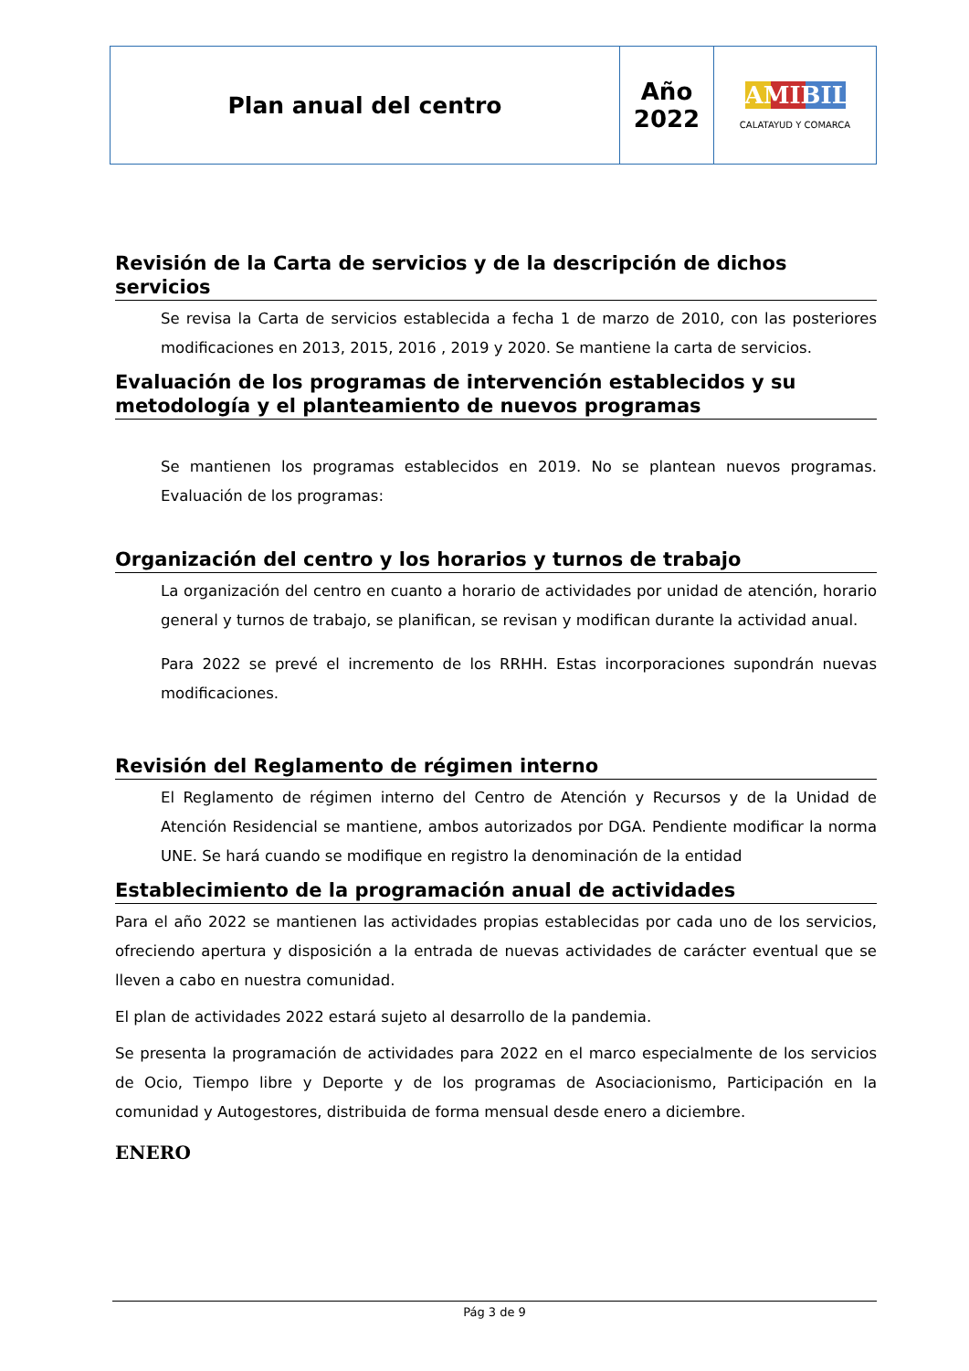| Plan anual del centro | Año 2022 | AMIBIL CALATAYUD Y COMARCA |
Revisión de la Carta de servicios y de la descripción de dichos servicios
Se revisa la Carta de servicios establecida a fecha 1 de marzo de 2010, con las posteriores modificaciones en 2013, 2015, 2016 , 2019 y 2020. Se mantiene la carta de servicios.
Evaluación de los programas de intervención establecidos y su metodología y el planteamiento de nuevos programas
Se mantienen los programas establecidos en 2019. No se plantean nuevos programas. Evaluación de los programas:
Organización del centro y los horarios y turnos de trabajo
La organización del centro en cuanto a horario de actividades por unidad de atención, horario general y turnos de trabajo, se planifican, se revisan y modifican durante la actividad anual.
Para 2022 se prevé el incremento de los RRHH. Estas incorporaciones supondrán nuevas modificaciones.
Revisión del Reglamento de régimen interno
El Reglamento de régimen interno del Centro de Atención y Recursos y de la Unidad de Atención Residencial se mantiene, ambos autorizados por DGA. Pendiente modificar la norma UNE. Se hará cuando se modifique en registro la denominación de la entidad
Establecimiento de la programación anual de actividades
Para el año 2022 se mantienen las actividades propias establecidas por cada uno de los servicios, ofreciendo apertura y disposición a la entrada de nuevas actividades de carácter eventual que se lleven a cabo en nuestra comunidad.
El plan de actividades 2022 estará sujeto al desarrollo de la pandemia.
Se presenta la programación de actividades para 2022 en el marco especialmente de los servicios de Ocio, Tiempo libre y Deporte y de los programas de Asociacionismo, Participación en la comunidad y Autogestores, distribuida de forma mensual desde enero a diciembre.
ENERO
Pág 3 de 9